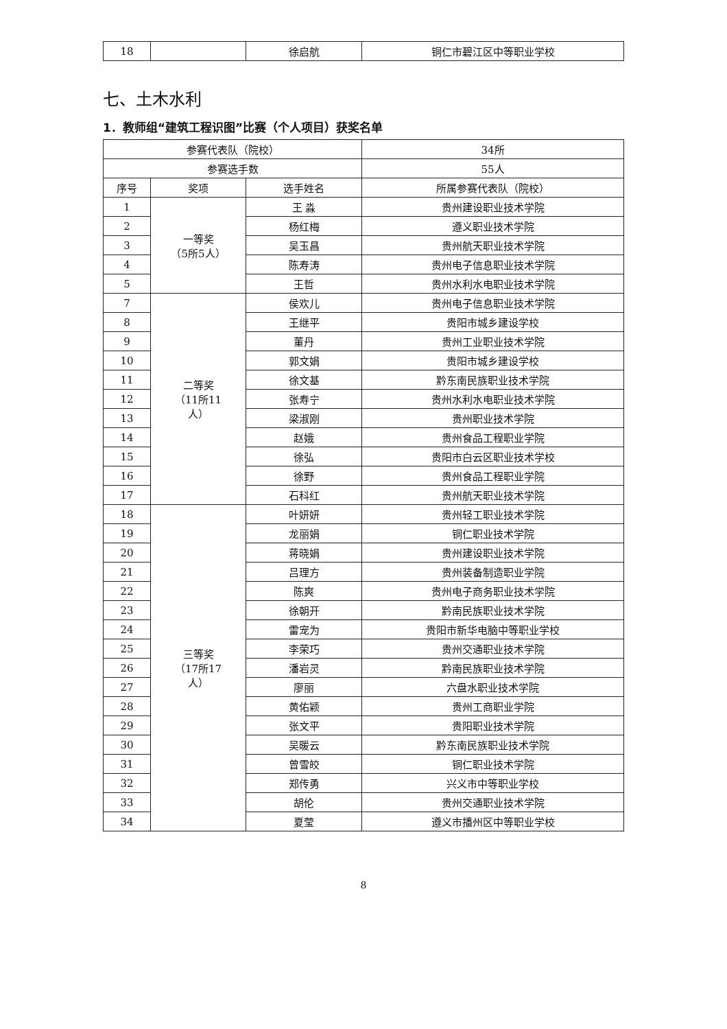| 18 | | 徐启航 | 铜仁市碧江区中等职业学校 |
七、土木水利
1．教师组“建筑工程识图”比赛（个人项目）获奖名单
| 参赛代表队（院校） | | | 34所 |
| 参赛选手数 | | | 55人 |
| 序号 | 奖项 | 选手姓名 | 所属参赛代表队（院校） |
| 1 | 一等奖 （5所5人） | 王 淼 | 贵州建设职业技术学院 |
| 2 | | 杨红梅 | 遵义职业技术学院 |
| 3 | | 吴玉昌 | 贵州航天职业技术学院 |
| 4 | | 陈寿涛 | 贵州电子信息职业技术学院 |
| 5 | | 王哲 | 贵州水利水电职业技术学院 |
| 7 | 二等奖 （11所11 人） | 侯欢儿 | 贵州电子信息职业技术学院 |
| 8 | | 王继平 | 贵阳市城乡建设学校 |
| 9 | | 董丹 | 贵州工业职业技术学院 |
| 10 | | 郭文娟 | 贵阳市城乡建设学校 |
| 11 | | 徐文基 | 黔东南民族职业技术学院 |
| 12 | | 张寿宁 | 贵州水利水电职业技术学院 |
| 13 | | 梁淑刚 | 贵州职业技术学院 |
| 14 | | 赵娥 | 贵州食品工程职业学院 |
| 15 | | 徐弘 | 贵阳市白云区职业技术学校 |
| 16 | | 徐野 | 贵州食品工程职业学院 |
| 17 | | 石科红 | 贵州航天职业技术学院 |
| 18 | 三等奖 （17所17 人） | 叶妍妍 | 贵州轻工职业技术学院 |
| 19 | | 龙丽娟 | 铜仁职业技术学院 |
| 20 | | 蒋晓娟 | 贵州建设职业技术学院 |
| 21 | | 吕理方 | 贵州装备制造职业学院 |
| 22 | | 陈爽 | 贵州电子商务职业技术学院 |
| 23 | | 徐朝开 | 黔南民族职业技术学院 |
| 24 | | 雷宠为 | 贵阳市新华电脑中等职业学校 |
| 25 | | 李荣巧 | 贵州交通职业技术学院 |
| 26 | | 潘岩灵 | 黔南民族职业技术学院 |
| 27 | | 廖丽 | 六盘水职业技术学院 |
| 28 | | 黄佑颖 | 贵州工商职业学院 |
| 29 | | 张文平 | 贵阳职业技术学院 |
| 30 | | 吴暖云 | 黔东南民族职业技术学院 |
| 31 | | 曾雪皎 | 铜仁职业技术学院 |
| 32 | | 郑传勇 | 兴义市中等职业学校 |
| 33 | | 胡伦 | 贵州交通职业技术学院 |
| 34 | | 夏莹 | 遵义市播州区中等职业学校 |
8